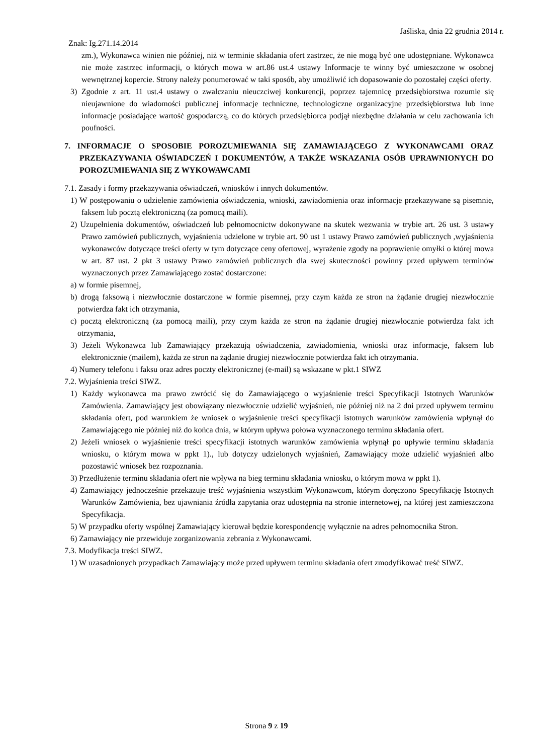Jaśliska, dnia 22 grudnia 2014 r.
Znak: Ig.271.14.2014
zm.), Wykonawca winien nie później, niż w terminie składania ofert zastrzec, że nie mogą być one udostępniane. Wykonawca nie może zastrzec informacji, o których mowa w art.86 ust.4 ustawy Informacje te winny być umieszczone w osobnej wewnętrznej kopercie. Strony należy ponumerować w taki sposób, aby umożliwić ich dopasowanie do pozostałej części oferty.
3) Zgodnie z art. 11 ust.4 ustawy o zwalczaniu nieuczciwej konkurencji, poprzez tajemnicę przedsiębiorstwa rozumie się nieujawnione do wiadomości publicznej informacje techniczne, technologiczne organizacyjne przedsiębiorstwa lub inne informacje posiadające wartość gospodarczą, co do których przedsiębiorca podjął niezbędne działania w celu zachowania ich poufności.
7. INFORMACJE O SPOSOBIE POROZUMIEWANIA SIĘ ZAMAWIAJĄCEGO Z WYKONAWCAMI ORAZ PRZEKAZYWANIA OŚWIADCZEŃ I DOKUMENTÓW, A TAKŻE WSKAZANIA OSÓB UPRAWNIONYCH DO POROZUMIEWANIA SIĘ Z WYKOWAWCAMI
7.1. Zasady i formy przekazywania oświadczeń, wniosków i innych dokumentów.
1) W postępowaniu o udzielenie zamówienia oświadczenia, wnioski, zawiadomienia oraz informacje przekazywane są pisemnie, faksem lub pocztą elektroniczną (za pomocą maili).
2) Uzupełnienia dokumentów, oświadczeń lub pełnomocnictw dokonywane na skutek wezwania w trybie art. 26 ust. 3 ustawy Prawo zamówień publicznych, wyjaśnienia udzielone w trybie art. 90 ust 1 ustawy Prawo zamówień publicznych ,wyjaśnienia wykonawców dotyczące treści oferty w tym dotyczące ceny ofertowej, wyrażenie zgody na poprawienie omyłki o której mowa w art. 87 ust. 2 pkt 3 ustawy Prawo zamówień publicznych dla swej skuteczności powinny przed upływem terminów wyznaczonych przez Zamawiającego zostać dostarczone:
a) w formie pisemnej,
b) drogą faksową i niezwłocznie dostarczone w formie pisemnej, przy czym każda ze stron na żądanie drugiej niezwłocznie potwierdza fakt ich otrzymania,
c) pocztą elektroniczną (za pomocą maili), przy czym każda ze stron na żądanie drugiej niezwłocznie potwierdza fakt ich otrzymania,
3) Jeżeli Wykonawca lub Zamawiający przekazują oświadczenia, zawiadomienia, wnioski oraz informacje, faksem lub elektronicznie (mailem), każda ze stron na żądanie drugiej niezwłocznie potwierdza fakt ich otrzymania.
4) Numery telefonu i faksu oraz adres poczty elektronicznej (e-mail) są wskazane w pkt.1 SIWZ
7.2. Wyjaśnienia treści SIWZ.
1) Każdy wykonawca ma prawo zwrócić się do Zamawiającego o wyjaśnienie treści Specyfikacji Istotnych Warunków Zamówienia. Zamawiający jest obowiązany niezwłocznie udzielić wyjaśnień, nie później niż na 2 dni przed upływem terminu składania ofert, pod warunkiem że wniosek o wyjaśnienie treści specyfikacji istotnych warunków zamówienia wpłynął do Zamawiającego nie później niż do końca dnia, w którym upływa połowa wyznaczonego terminu składania ofert.
2) Jeżeli wniosek o wyjaśnienie treści specyfikacji istotnych warunków zamówienia wpłynął po upływie terminu składania wniosku, o którym mowa w ppkt 1)., lub dotyczy udzielonych wyjaśnień, Zamawiający może udzielić wyjaśnień albo pozostawić wniosek bez rozpoznania.
3) Przedłużenie terminu składania ofert nie wpływa na bieg terminu składania wniosku, o którym mowa w ppkt 1).
4) Zamawiający jednocześnie przekazuje treść wyjaśnienia wszystkim Wykonawcom, którym doręczono Specyfikację Istotnych Warunków Zamówienia, bez ujawniania źródła zapytania oraz udostępnia na stronie internetowej, na której jest zamieszczona Specyfikacja.
5) W przypadku oferty wspólnej Zamawiający kierował będzie korespondencję wyłącznie na adres pełnomocnika Stron.
6) Zamawiający nie przewiduje zorganizowania zebrania z Wykonawcami.
7.3. Modyfikacja treści SIWZ.
1) W uzasadnionych przypadkach Zamawiający może przed upływem terminu składania ofert zmodyfikować treść SIWZ.
Strona 9 z 19